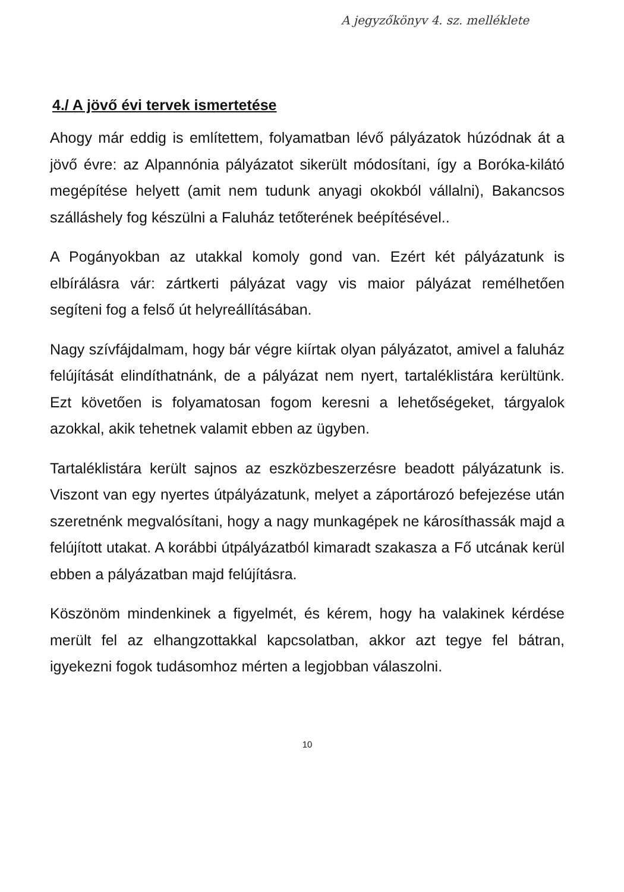A jegyzőkönyv 4. sz. melléklete
4./ A jövő évi tervek ismertetése
Ahogy már eddig is említettem, folyamatban lévő pályázatok húzódnak át a jövő évre: az Alpannónia pályázatot sikerült módosítani, így a Boróka-kilátó megépítése helyett (amit nem tudunk anyagi okokból vállalni), Bakancsos szálláshely fog készülni a Faluház tetőterének beépítésével..
A Pogányokban az utakkal komoly gond van. Ezért két pályázatunk is elbírálásra vár: zártkerti pályázat vagy vis maior pályázat remélhetően segíteni fog a felső út helyreállításában.
Nagy szívfájdalmam, hogy bár végre kiírtak olyan pályázatot, amivel a faluház felújítását elindíthatnánk, de a pályázat nem nyert, tartaléklistára kerültünk. Ezt követően is folyamatosan fogom keresni a lehetőségeket, tárgyalok azokkal, akik tehetnek valamit ebben az ügyben.
Tartaléklistára került sajnos az eszközbeszerzésre beadott pályázatunk is. Viszont van egy nyertes útpályázatunk, melyet a záportározó befejezése után szeretnénk megvalósítani, hogy a nagy munkagépek ne károsíthassák majd a felújított utakat. A korábbi útpályázatból kimaradt szakasza a Fő utcának kerül ebben a pályázatban majd felújításra.
Köszönöm mindenkinek a figyelmét, és kérem, hogy ha valakinek kérdése merült fel az elhangzottakkal kapcsolatban, akkor azt tegye fel bátran, igyekezni fogok tudásomhoz mérten a legjobban válaszolni.
10